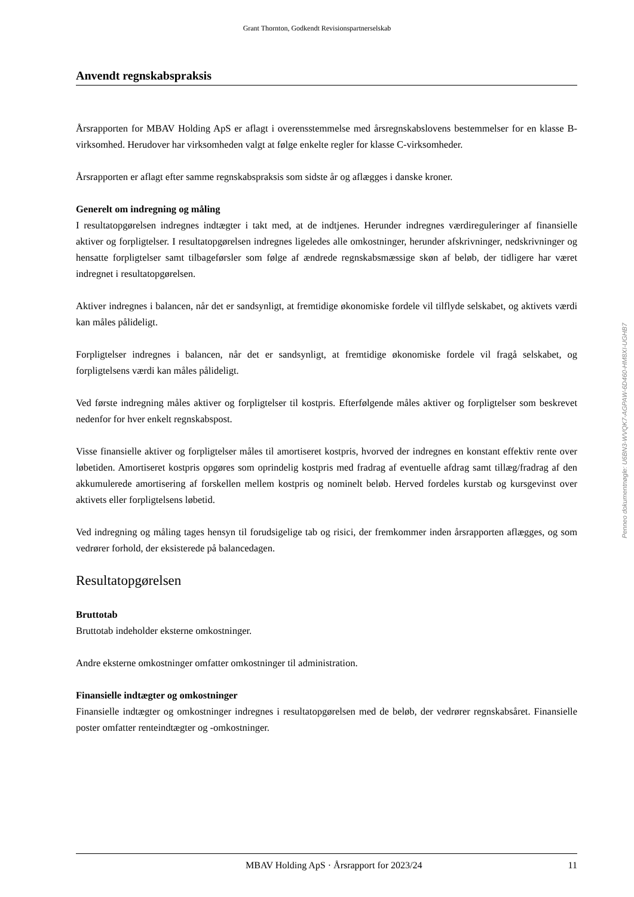Grant Thornton, Godkendt Revisionspartnerselskab
Anvendt regnskabspraksis
Årsrapporten for MBAV Holding ApS er aflagt i overensstemmelse med årsregnskabslovens bestemmelser for en klasse B-virksomhed. Herudover har virksomheden valgt at følge enkelte regler for klasse C-virksomheder.
Årsrapporten er aflagt efter samme regnskabspraksis som sidste år og aflægges i danske kroner.
Generelt om indregning og måling
I resultatopgørelsen indregnes indtægter i takt med, at de indtjenes. Herunder indregnes værdireguleringer af finansielle aktiver og forpligtelser. I resultatopgørelsen indregnes ligeledes alle omkostninger, herunder afskrivninger, nedskrivninger og hensatte forpligtelser samt tilbageførsler som følge af ændrede regnskabsmæssige skøn af beløb, der tidligere har været indregnet i resultatopgørelsen.
Aktiver indregnes i balancen, når det er sandsynligt, at fremtidige økonomiske fordele vil tilflyde selskabet, og aktivets værdi kan måles pålideligt.
Forpligtelser indregnes i balancen, når det er sandsynligt, at fremtidige økonomiske fordele vil fragå selskabet, og forpligtelsens værdi kan måles pålideligt.
Ved første indregning måles aktiver og forpligtelser til kostpris. Efterfølgende måles aktiver og forpligtelser som beskrevet nedenfor for hver enkelt regnskabspost.
Visse finansielle aktiver og forpligtelser måles til amortiseret kostpris, hvorved der indregnes en konstant effektiv rente over løbetiden. Amortiseret kostpris opgøres som oprindelig kostpris med fradrag af eventuelle afdrag samt tillæg/fradrag af den akkumulerede amortisering af forskellen mellem kostpris og nominelt beløb. Herved fordeles kurstab og kursgevinst over aktivets eller forpligtelsens løbetid.
Ved indregning og måling tages hensyn til forudsigelige tab og risici, der fremkommer inden årsrapporten aflægges, og som vedrører forhold, der eksisterede på balancedagen.
Resultatopgørelsen
Bruttotab
Bruttotab indeholder eksterne omkostninger.
Andre eksterne omkostninger omfatter omkostninger til administration.
Finansielle indtægter og omkostninger
Finansielle indtægter og omkostninger indregnes i resultatopgørelsen med de beløb, der vedrører regnskabsåret. Finansielle poster omfatter renteindtægter og -omkostninger.
Penneo dokumentnøgle: U6BN3-WVQK7-AGPAW-6D460-HM8XI-UGHB7
MBAV Holding ApS · Årsrapport for 2023/24 11